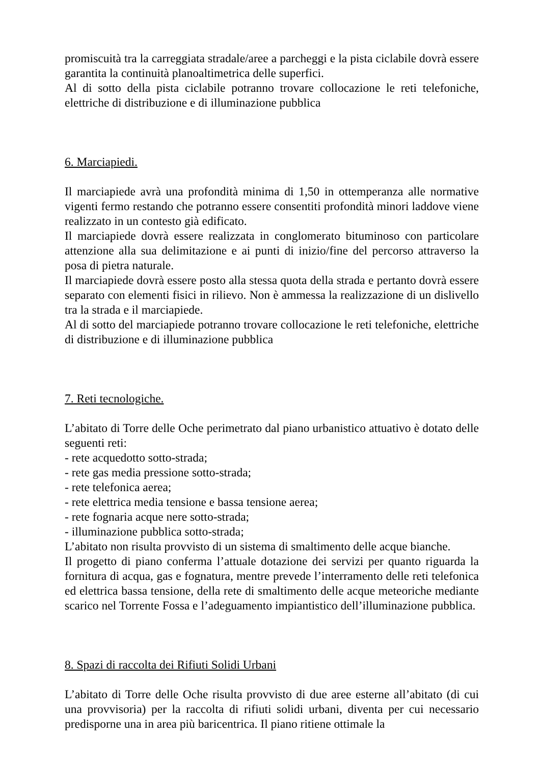promiscuità tra la carreggiata stradale/aree a parcheggi e la pista ciclabile dovrà essere garantita la continuità planoaltimetrica delle superfici.
Al di sotto della pista ciclabile potranno trovare collocazione le reti telefoniche, elettriche di distribuzione e di illuminazione pubblica
6. Marciapiedi.
Il marciapiede avrà una profondità minima di 1,50 in ottemperanza alle normative vigenti fermo restando che potranno essere consentiti profondità minori laddove viene realizzato in un contesto già edificato.
Il marciapiede dovrà essere realizzata in conglomerato bituminoso con particolare attenzione alla sua delimitazione e ai punti di inizio/fine del percorso attraverso la posa di pietra naturale.
Il marciapiede dovrà essere posto alla stessa quota della strada e pertanto dovrà essere separato con elementi fisici in rilievo. Non è ammessa la realizzazione di un dislivello tra la strada e il marciapiede.
Al di sotto del marciapiede potranno trovare collocazione le reti telefoniche, elettriche di distribuzione e di illuminazione pubblica
7. Reti tecnologiche.
L’abitato di Torre delle Oche perimetrato dal piano urbanistico attuativo è dotato delle seguenti reti:
- rete acquedotto sotto-strada;
- rete gas media pressione sotto-strada;
- rete telefonica aerea;
- rete elettrica media tensione e bassa tensione aerea;
- rete fognaria acque nere sotto-strada;
- illuminazione pubblica sotto-strada;
L’abitato non risulta provvisto di un sistema di smaltimento delle acque bianche.
Il progetto di piano conferma l’attuale dotazione dei servizi per quanto riguarda la fornitura di acqua, gas e fognatura, mentre prevede l’interramento delle reti telefonica ed elettrica bassa tensione, della rete di smaltimento delle acque meteoriche mediante scarico nel Torrente Fossa e l’adeguamento impiantistico dell’illuminazione pubblica.
8. Spazi di raccolta dei Rifiuti Solidi Urbani
L’abitato di Torre delle Oche risulta provvisto di due aree esterne all’abitato (di cui una provvisoria) per la raccolta di rifiuti solidi urbani, diventa per cui necessario predisporne una in area più baricentrica. Il piano ritiene ottimale la